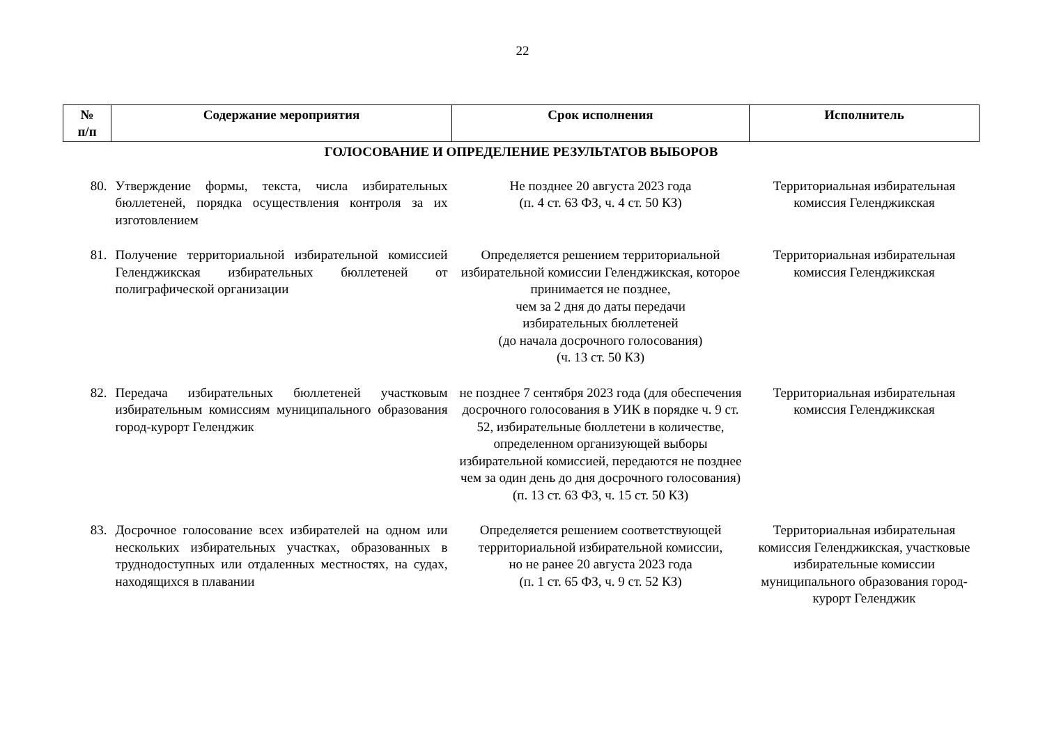22
| № п/п | Содержание мероприятия | Срок исполнения | Исполнитель |
| --- | --- | --- | --- |
| ГОЛОСОВАНИЕ И ОПРЕДЕЛЕНИЕ РЕЗУЛЬТАТОВ ВЫБОРОВ | | | |
| 80. | Утверждение формы, текста, числа избирательных бюллетеней, порядка осуществления контроля за их изготовлением | Не позднее 20 августа 2023 года (п. 4 ст. 63 ФЗ, ч. 4 ст. 50 КЗ) | Территориальная избирательная комиссия Геленджикская |
| 81. | Получение территориальной избирательной комиссией Геленджикская избирательных бюллетеней от полиграфической организации | Определяется решением территориальной избирательной комиссии Геленджикская, которое принимается не позднее, чем за 2 дня до даты передачи избирательных бюллетеней (до начала досрочного голосования) (ч. 13 ст. 50 КЗ) | Территориальная избирательная комиссия Геленджикская |
| 82. | Передача избирательных бюллетеней участковым избирательным комиссиям муниципального образования город-курорт Геленджик | не позднее 7 сентября 2023 года (для обеспечения досрочного голосования в УИК в порядке ч. 9 ст. 52, избирательные бюллетени в количестве, определенном организующей выборы избирательной комиссией, передаются не позднее чем за один день до дня досрочного голосования) (п. 13 ст. 63 ФЗ, ч. 15 ст. 50 КЗ) | Территориальная избирательная комиссия Геленджикская |
| 83. | Досрочное голосование всех избирателей на одном или нескольких избирательных участках, образованных в труднодоступных или отдаленных местностях, на судах, находящихся в плавании | Определяется решением соответствующей территориальной избирательной комиссии, но не ранее 20 августа 2023 года (п. 1 ст. 65 ФЗ, ч. 9 ст. 52 КЗ) | Территориальная избирательная комиссия Геленджикская, участковые избирательные комиссии муниципального образования город-курорт Геленджик |